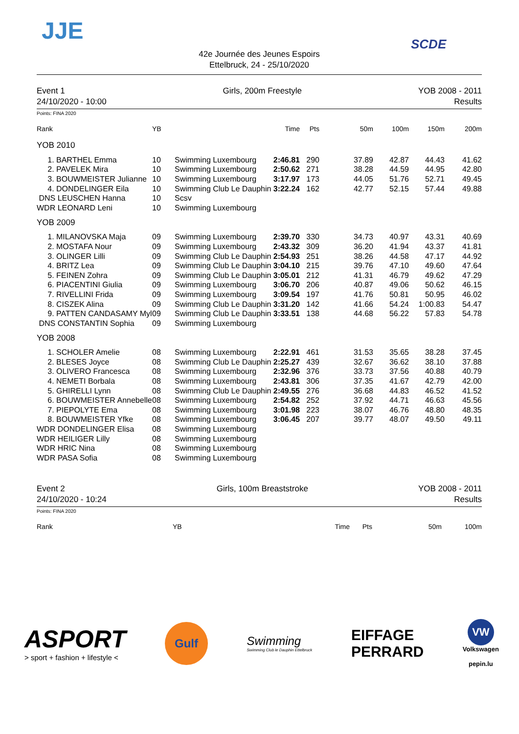JJE SCDE
42e Journée des Jeunes Espoirs
Ettelbruck, 24 - 25/10/2020
Event 1
24/10/2020 - 10:00 Girls, 200m Freestyle YOB 2008 - 2011
Results
Points: FINA 2020
| Rank | YB | | Time | Pts | 50m | 100m | 150m | 200m |
| --- | --- | --- | --- | --- | --- | --- | --- | --- |
| YOB 2010 | | | | | | | | |
| 1. BARTHEL Emma | 10 | Swimming Luxembourg | 2:46.81 | 290 | 37.89 | 42.87 | 44.43 | 41.62 |
| 2. PAVELEK Mira | 10 | Swimming Luxembourg | 2:50.62 | 271 | 38.28 | 44.59 | 44.95 | 42.80 |
| 3. BOUWMEISTER Julianne | 10 | Swimming Luxembourg | 3:17.97 | 173 | 44.05 | 51.76 | 52.71 | 49.45 |
| 4. DONDELINGER Eila | 10 | Swimming Club Le Dauphin | 3:22.24 | 162 | 42.77 | 52.15 | 57.44 | 49.88 |
| DNS LEUSCHEN Hanna | 10 | Scsv | | | | | | |
| WDR LEONARD Leni | 10 | Swimming Luxembourg | | | | | | |
| YOB 2009 | | | | | | | | |
| 1. MILANOVSKA Maja | 09 | Swimming Luxembourg | 2:39.70 | 330 | 34.73 | 40.97 | 43.31 | 40.69 |
| 2. MOSTAFA Nour | 09 | Swimming Luxembourg | 2:43.32 | 309 | 36.20 | 41.94 | 43.37 | 41.81 |
| 3. OLINGER Lilli | 09 | Swimming Club Le Dauphin | 2:54.93 | 251 | 38.26 | 44.58 | 47.17 | 44.92 |
| 4. BRITZ Lea | 09 | Swimming Club Le Dauphin | 3:04.10 | 215 | 39.76 | 47.10 | 49.60 | 47.64 |
| 5. FEINEN Zohra | 09 | Swimming Club Le Dauphin | 3:05.01 | 212 | 41.31 | 46.79 | 49.62 | 47.29 |
| 6. PIACENTINI Giulia | 09 | Swimming Luxembourg | 3:06.70 | 206 | 40.87 | 49.06 | 50.62 | 46.15 |
| 7. RIVELLINI Frida | 09 | Swimming Luxembourg | 3:09.54 | 197 | 41.76 | 50.81 | 50.95 | 46.02 |
| 8. CISZEK Alina | 09 | Swimming Club Le Dauphin | 3:31.20 | 142 | 41.66 | 54.24 | 1:00.83 | 54.47 |
| 9. PATTEN CANDASAMY Myl | 09 | Swimming Club Le Dauphin | 3:33.51 | 138 | 44.68 | 56.22 | 57.83 | 54.78 |
| DNS CONSTANTIN Sophia | 09 | Swimming Luxembourg | | | | | | |
| YOB 2008 | | | | | | | | |
| 1. SCHOLER Amelie | 08 | Swimming Luxembourg | 2:22.91 | 461 | 31.53 | 35.65 | 38.28 | 37.45 |
| 2. BLESES Joyce | 08 | Swimming Club Le Dauphin | 2:25.27 | 439 | 32.67 | 36.62 | 38.10 | 37.88 |
| 3. OLIVERO Francesca | 08 | Swimming Luxembourg | 2:32.96 | 376 | 33.73 | 37.56 | 40.88 | 40.79 |
| 4. NEMETI Borbala | 08 | Swimming Luxembourg | 2:43.81 | 306 | 37.35 | 41.67 | 42.79 | 42.00 |
| 5. GHIRELLI Lynn | 08 | Swimming Club Le Dauphin | 2:49.55 | 276 | 36.68 | 44.83 | 46.52 | 41.52 |
| 6. BOUWMEISTER Annebelle | 08 | Swimming Luxembourg | 2:54.82 | 252 | 37.92 | 44.71 | 46.63 | 45.56 |
| 7. PIEPOLYTE Ema | 08 | Swimming Luxembourg | 3:01.98 | 223 | 38.07 | 46.76 | 48.80 | 48.35 |
| 8. BOUWMEISTER Yfke | 08 | Swimming Luxembourg | 3:06.45 | 207 | 39.77 | 48.07 | 49.50 | 49.11 |
| WDR DONDELINGER Elisa | 08 | Swimming Luxembourg | | | | | | |
| WDR HEILIGER Lilly | 08 | Swimming Luxembourg | | | | | | |
| WDR HRIC Nina | 08 | Swimming Luxembourg | | | | | | |
| WDR PASA Sofia | 08 | Swimming Luxembourg | | | | | | |
Event 2
24/10/2020 - 10:24 Girls, 100m Breaststroke YOB 2008 - 2011
Results
Points: FINA 2020
| Rank | YB | Time | Pts | 50m | 100m |
| --- | --- | --- | --- | --- | --- |
ASPORT
> sport + fashion + lifestyle <
Gulf
Swimming
Swimming Club le Dauphin Ettelbruck
EIFFAGE
PERRARD
VW
Volkswagen
pepin.lu